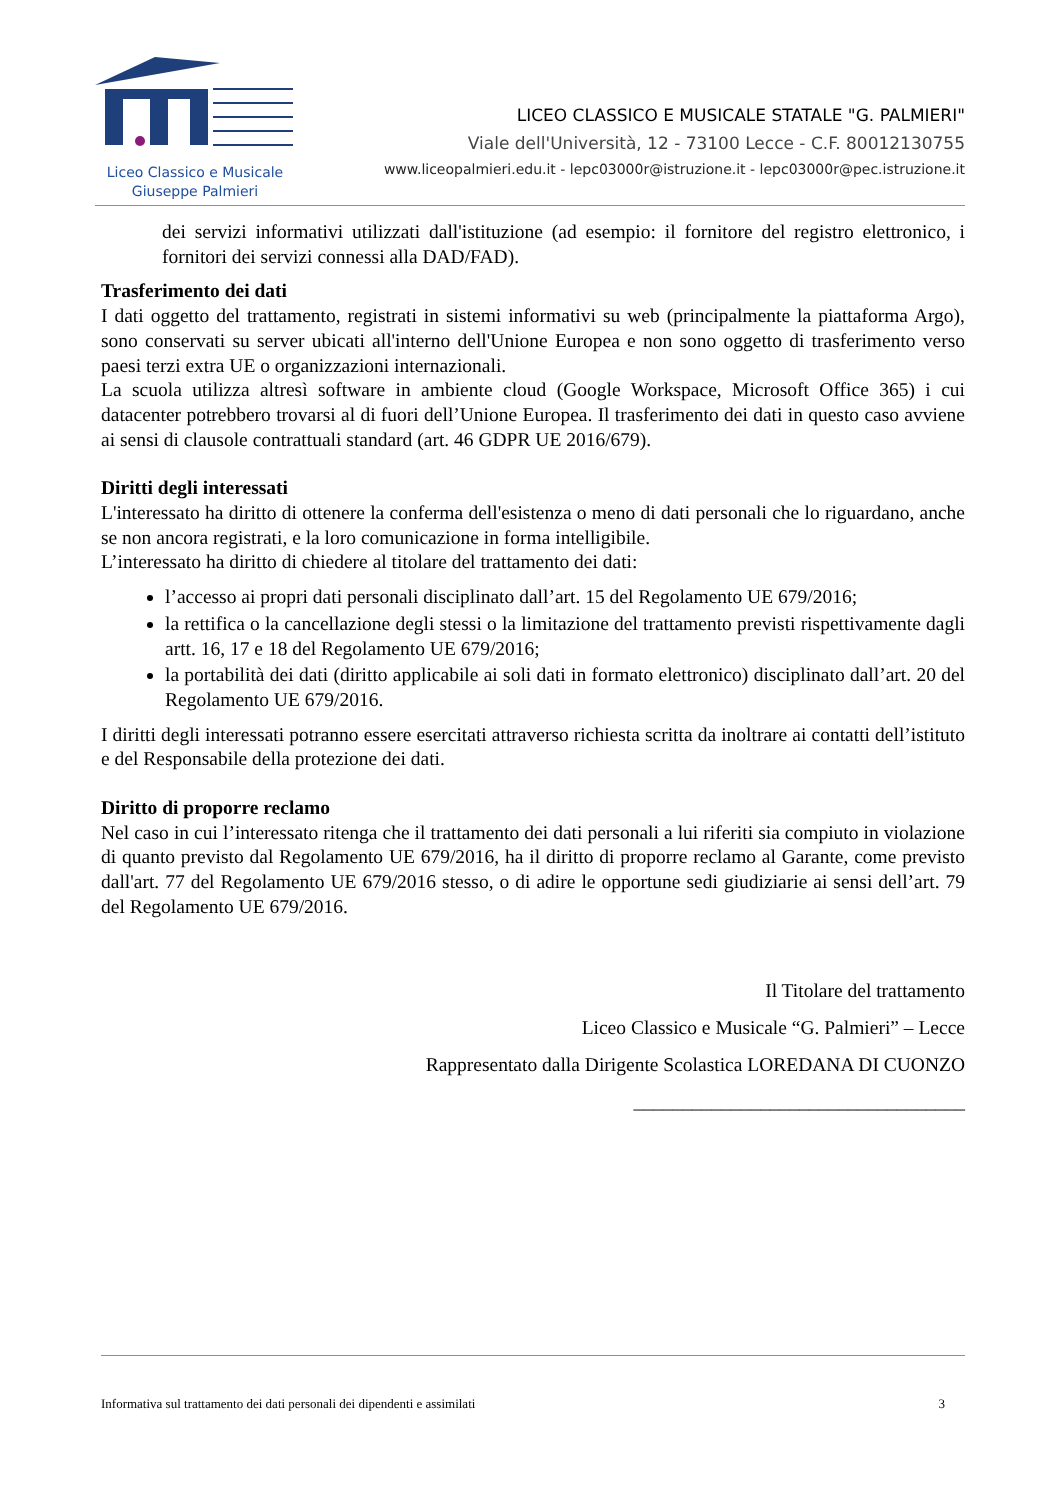Liceo Classico e Musicale
Giuseppe Palmieri
LICEO CLASSICO E MUSICALE STATALE "G. PALMIERI"
Viale dell'Università, 12 - 73100 Lecce - C.F. 80012130755
www.liceopalmieri.edu.it - lepc03000r@istruzione.it - lepc03000r@pec.istruzione.it
dei servizi informativi utilizzati dall'istituzione (ad esempio: il fornitore del registro elettronico, i fornitori dei servizi connessi alla DAD/FAD).
Trasferimento dei dati
I dati oggetto del trattamento, registrati in sistemi informativi su web (principalmente la piattaforma Argo), sono conservati su server ubicati all'interno dell'Unione Europea e non sono oggetto di trasferimento verso paesi terzi extra UE o organizzazioni internazionali.
La scuola utilizza altresì software in ambiente cloud (Google Workspace, Microsoft Office 365) i cui datacenter potrebbero trovarsi al di fuori dell’Unione Europea. Il trasferimento dei dati in questo caso avviene ai sensi di clausole contrattuali standard (art. 46 GDPR UE 2016/679).
Diritti degli interessati
L'interessato ha diritto di ottenere la conferma dell'esistenza o meno di dati personali che lo riguardano, anche se non ancora registrati, e la loro comunicazione in forma intelligibile.
L’interessato ha diritto di chiedere al titolare del trattamento dei dati:
l’accesso ai propri dati personali disciplinato dall’art. 15 del Regolamento UE 679/2016;
la rettifica o la cancellazione degli stessi o la limitazione del trattamento previsti rispettivamente dagli artt. 16, 17 e 18 del Regolamento UE 679/2016;
la portabilità dei dati (diritto applicabile ai soli dati in formato elettronico) disciplinato dall’art. 20 del Regolamento UE 679/2016.
I diritti degli interessati potranno essere esercitati attraverso richiesta scritta da inoltrare ai contatti dell’istituto e del Responsabile della protezione dei dati.
Diritto di proporre reclamo
Nel caso in cui l’interessato ritenga che il trattamento dei dati personali a lui riferiti sia compiuto in violazione di quanto previsto dal Regolamento UE 679/2016, ha il diritto di proporre reclamo al Garante, come previsto dall'art. 77 del Regolamento UE 679/2016 stesso, o di adire le opportune sedi giudiziarie ai sensi dell’art. 79 del Regolamento UE 679/2016.
Il Titolare del trattamento
Liceo Classico e Musicale “G. Palmieri” – Lecce
Rappresentato dalla Dirigente Scolastica LOREDANA DI CUONZO
__________________________________
Informativa sul trattamento dei dati personali dei dipendenti e assimilati 3